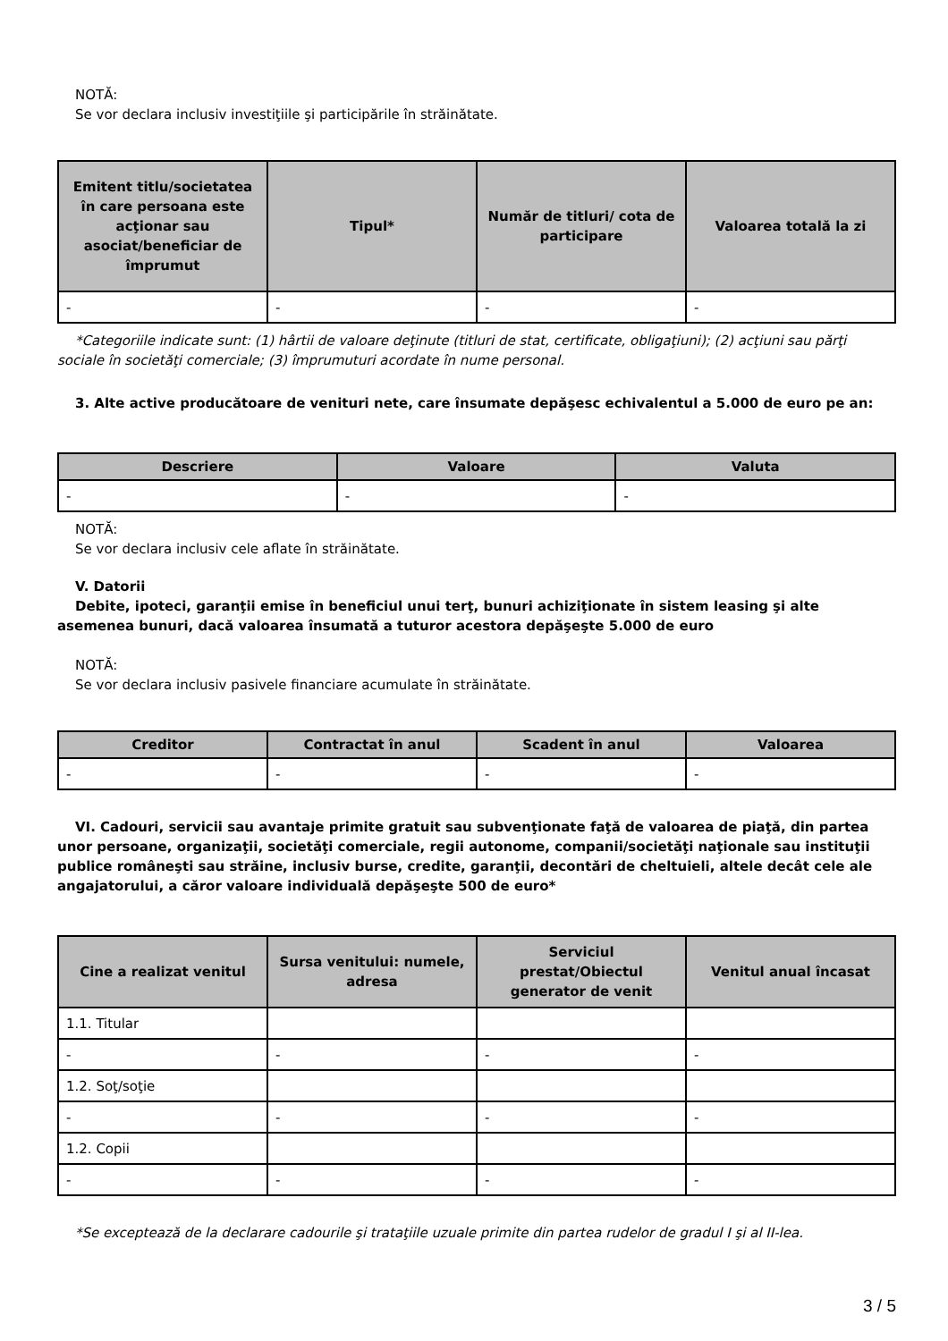NOTĂ:
Se vor declara inclusiv investiţiile şi participările în străinătate.
| Emitent titlu/societatea în care persoana este acţionar sau asociat/beneficiar de împrumut | Tipul* | Număr de titluri/ cota de participare | Valoarea totală la zi |
| --- | --- | --- | --- |
| - | - | - | - |
*Categoriile indicate sunt: (1) hârtii de valoare deţinute (titluri de stat, certificate, obligaţiuni); (2) acţiuni sau părţi sociale în societăţi comerciale; (3) împrumuturi acordate în nume personal.
3. Alte active producătoare de venituri nete, care însumate depăşesc echivalentul a 5.000 de euro pe an:
| Descriere | Valoare | Valuta |
| --- | --- | --- |
| - | - | - |
NOTĂ:
Se vor declara inclusiv cele aflate în străinătate.
V. Datorii
Debite, ipoteci, garanţii emise în beneficiul unui terţ, bunuri achiziţionate în sistem leasing şi alte asemenea bunuri, dacă valoarea însumată a tuturor acestora depăşeşte 5.000 de euro
NOTĂ:
Se vor declara inclusiv pasivele financiare acumulate în străinătate.
| Creditor | Contractat în anul | Scadent în anul | Valoarea |
| --- | --- | --- | --- |
| - | - | - | - |
VI. Cadouri, servicii sau avantaje primite gratuit sau subvenţionate faţă de valoarea de piaţă, din partea unor persoane, organizaţii, societăţi comerciale, regii autonome, companii/societăţi naţionale sau instituţii publice româneşti sau străine, inclusiv burse, credite, garanţii, decontări de cheltuieli, altele decât cele ale angajatorului, a căror valoare individuală depăşeşte 500 de euro*
| Cine a realizat venitul | Sursa venitului: numele, adresa | Serviciul prestat/Obiectul generator de venit | Venitul anual încasat |
| --- | --- | --- | --- |
| 1.1. Titular | | | |
| - | - | - | - |
| 1.2. Soţ/soţie | | | |
| - | - | - | - |
| 1.2. Copii | | | |
| - | - | - | - |
*Se exceptează de la declarare cadourile şi trataţiile uzuale primite din partea rudelor de gradul I şi al II-lea.
3 / 5